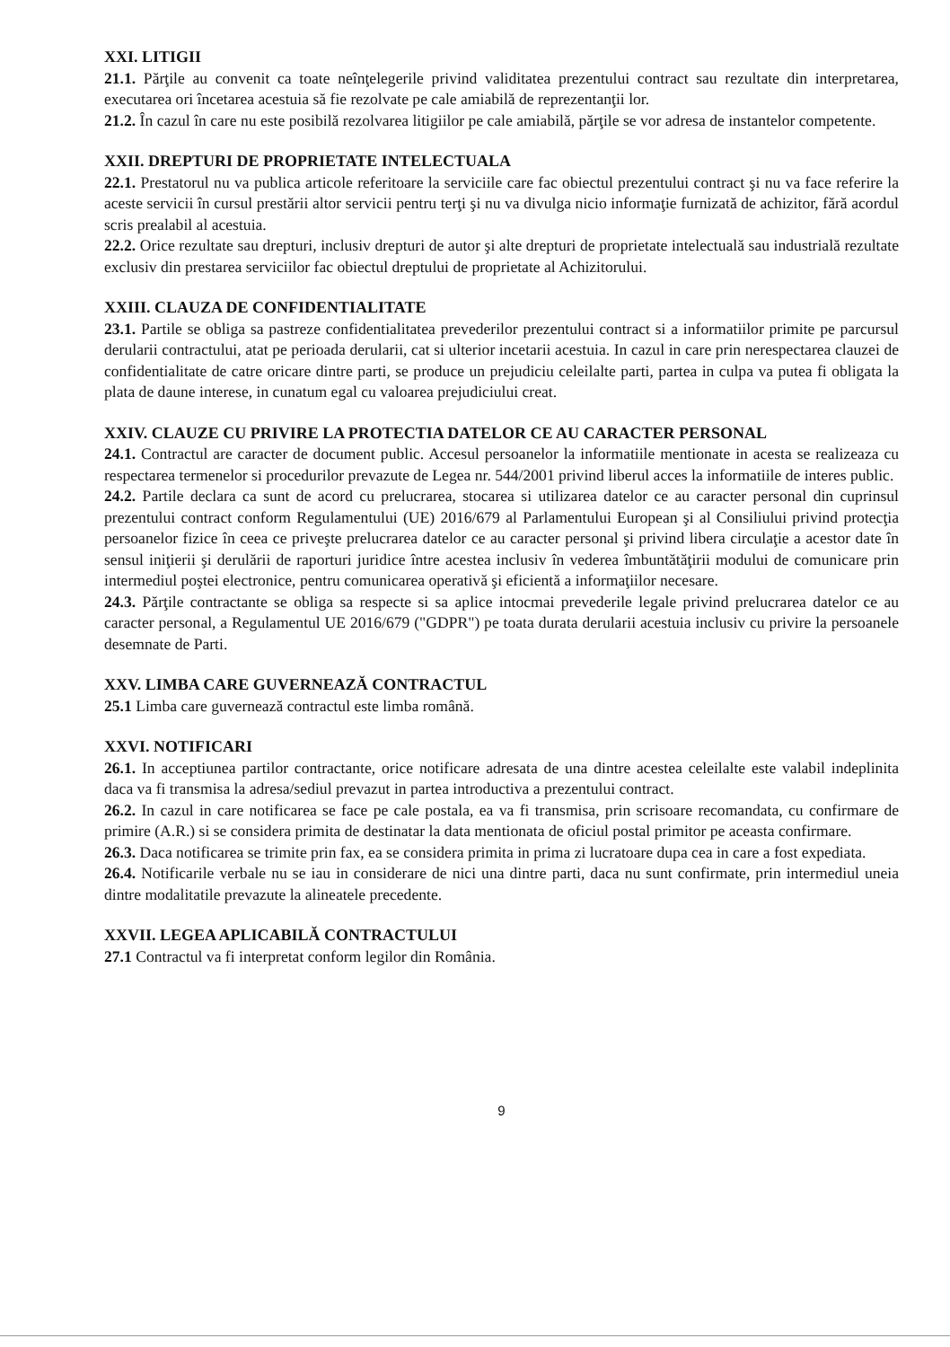XXI. LITIGII
21.1. Părţile au convenit ca toate neînţelegerile privind validitatea prezentului contract sau rezultate din interpretarea, executarea ori încetarea acestuia să fie rezolvate pe cale amiabilă de reprezentanţii lor.
21.2. În cazul în care nu este posibilă rezolvarea litigiilor pe cale amiabilă, părţile se vor adresa de instantelor competente.
XXII. DREPTURI DE PROPRIETATE INTELECTUALA
22.1. Prestatorul nu va publica articole referitoare la serviciile care fac obiectul prezentului contract şi nu va face referire la aceste servicii în cursul prestării altor servicii pentru terţi şi nu va divulga nicio informaţie furnizată de achizitor, fără acordul scris prealabil al acestuia.
22.2. Orice rezultate sau drepturi, inclusiv drepturi de autor şi alte drepturi de proprietate intelectuală sau industrială rezultate exclusiv din prestarea serviciilor fac obiectul dreptului de proprietate al Achizitorului.
XXIII. CLAUZA DE CONFIDENTIALITATE
23.1. Partile se obliga sa pastreze confidentialitatea prevederilor prezentului contract si a informatiilor primite pe parcursul derularii contractului, atat pe perioada derularii, cat si ulterior incetarii acestuia. In cazul in care prin nerespectarea clauzei de confidentialitate de catre oricare dintre parti, se produce un prejudiciu celeilalte parti, partea in culpa va putea fi obligata la plata de daune interese, in cunatum egal cu valoarea prejudiciului creat.
XXIV. CLAUZE CU PRIVIRE LA PROTECTIA DATELOR CE AU CARACTER PERSONAL
24.1. Contractul are caracter de document public. Accesul persoanelor la informatiile mentionate in acesta se realizeaza cu respectarea termenelor si procedurilor prevazute de Legea nr. 544/2001 privind liberul acces la informatiile de interes public.
24.2. Partile declara ca sunt de acord cu prelucrarea, stocarea si utilizarea datelor ce au caracter personal din cuprinsul prezentului contract conform Regulamentului (UE) 2016/679 al Parlamentului European şi al Consiliului privind protecţia persoanelor fizice în ceea ce priveşte prelucrarea datelor ce au caracter personal şi privind libera circulaţie a acestor date în sensul iniţierii şi derulării de raporturi juridice între acestea inclusiv în vederea îmbuntătăţirii modului de comunicare prin intermediul poştei electronice, pentru comunicarea operativă şi eficientă a informaţiilor necesare.
24.3. Părţile contractante se obliga sa respecte si sa aplice intocmai prevederile legale privind prelucrarea datelor ce au caracter personal, a Regulamentul UE 2016/679 ("GDPR") pe toata durata derularii acestuia inclusiv cu privire la persoanele desemnate de Parti.
XXV. LIMBA CARE GUVERNEAZĂ CONTRACTUL
25.1 Limba care guvernează contractul este limba română.
XXVI. NOTIFICARI
26.1. In acceptiunea partilor contractante, orice notificare adresata de una dintre acestea celeilalte este valabil indeplinita daca va fi transmisa la adresa/sediul prevazut in partea introductiva a prezentului contract.
26.2. In cazul in care notificarea se face pe cale postala, ea va fi transmisa, prin scrisoare recomandata, cu confirmare de primire (A.R.) si se considera primita de destinatar la data mentionata de oficiul postal primitor pe aceasta confirmare.
26.3. Daca notificarea se trimite prin fax, ea se considera primita in prima zi lucratoare dupa cea in care a fost expediata.
26.4. Notificarile verbale nu se iau in considerare de nici una dintre parti, daca nu sunt confirmate, prin intermediul uneia dintre modalitatile prevazute la alineatele precedente.
XXVII. LEGEA APLICABILĂ CONTRACTULUI
27.1 Contractul va fi interpretat conform legilor din România.
9